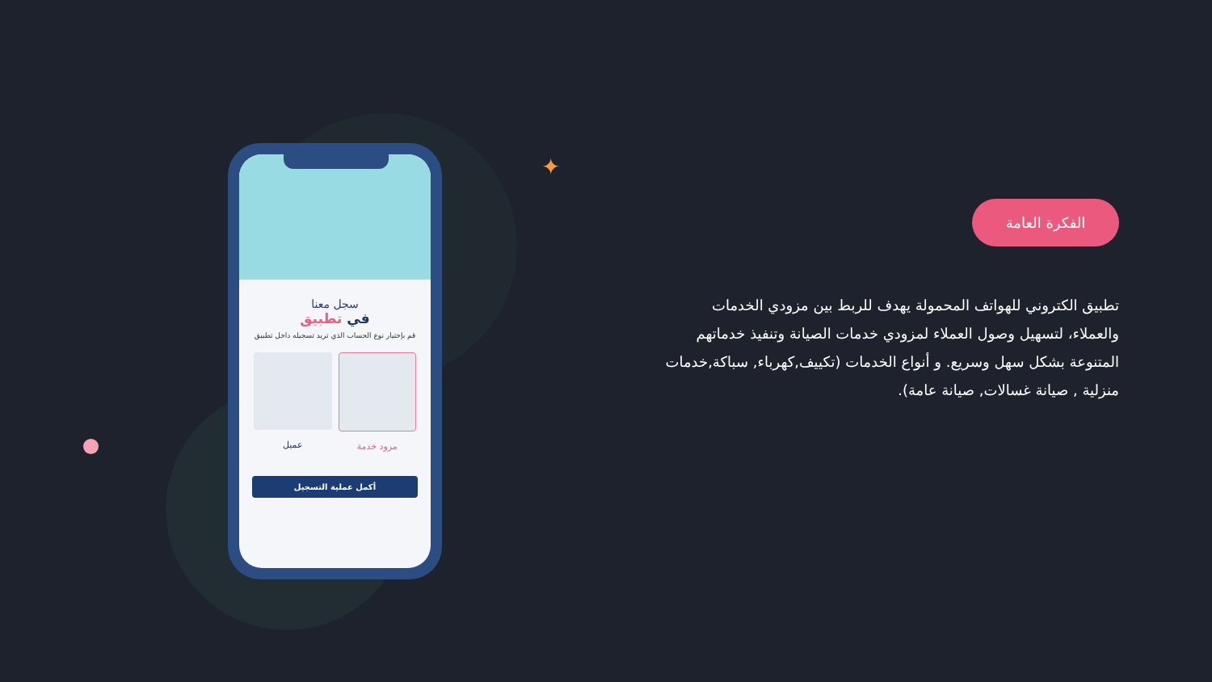✦
سجل معنا
في تطبيق
قم بإختيار نوع الحساب الذي تريد تسجيله داخل تطبيق
مزود خدمة عميل
أكمل عملية التسجيل
الفكرة العامة
تطبيق الكتروني للهواتف المحمولة يهدف للربط بين مزودي الخدمات والعملاء، لتسهيل وصول العملاء لمزودي خدمات الصيانة وتنفيذ خدماتهم المتنوعة بشكل سهل وسريع. و أنواع الخدمات (تكييف,كهرباء, سباكة,خدمات منزلية , صيانة غسالات, صيانة عامة).